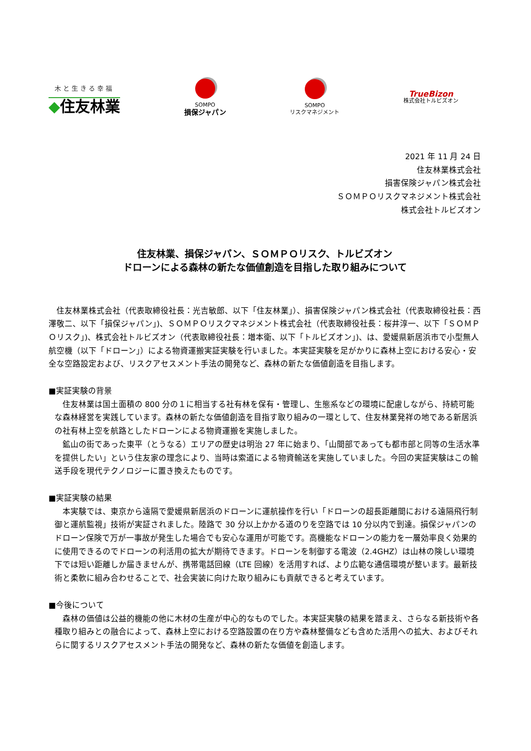木と生きる幸福
◆住友林業
SOMPO
損保ジャパン
SOMPO
リスクマネジメント
TrueBizon
株式会社トルビズオン
2021 年 11 月 24 日
住友林業株式会社
損害保険ジャパン株式会社
ＳＯＭＰＯリスクマネジメント株式会社
株式会社トルビズオン
住友林業、損保ジャパン、ＳＯＭＰＯリスク、トルビズオン
ドローンによる森林の新たな価値創造を目指した取り組みについて
住友林業株式会社（代表取締役社長：光吉敏郎、以下「住友林業」）、損害保険ジャパン株式会社（代表取締役社長：西澤敬二、以下「損保ジャパン」)、ＳＯＭＰＯリスクマネジメント株式会社（代表取締役社長：桜井淳一、以下「ＳＯＭＰＯリスク」)、株式会社トルビズオン（代表取締役社長：増本衛、以下「トルビズオン」)、は、愛媛県新居浜市で小型無人航空機（以下「ドローン」）による物資運搬実証実験を行いました。本実証実験を足がかりに森林上空における安心・安全な空路設定および、リスクアセスメント手法の開発など、森林の新たな価値創造を目指します。
■実証実験の背景
住友林業は国土面積の 800 分の１に相当する社有林を保有・管理し、生態系などの環境に配慮しながら、持続可能な森林経営を実践しています。森林の新たな価値創造を目指す取り組みの一環として、住友林業発祥の地である新居浜の社有林上空を航路としたドローンによる物資運搬を実施しました。
鉱山の街であった東平（とうなる）エリアの歴史は明治 27 年に始まり、「山間部であっても都市部と同等の生活水準を提供したい」という住友家の理念により、当時は索道による物資輸送を実施していました。今回の実証実験はこの輸送手段を現代テクノロジーに置き換えたものです。
■実証実験の結果
本実験では、東京から遠隔で愛媛県新居浜のドローンに運航操作を行い「ドローンの超長距離間における遠隔飛行制御と運航監視」技術が実証されました。陸路で 30 分以上かかる道のりを空路では 10 分以内で到達。損保ジャパンのドローン保険で万が一事故が発生した場合でも安心な運用が可能です。高機能なドローンの能力を一層効率良く効果的に使用できるのでドローンの利活用の拡大が期待できます。ドローンを制御する電波（2.4GHZ）は山林の険しい環境下では短い距離しか届きませんが、携帯電話回線（LTE 回線）を活用すれば、より広範な通信環境が整います。最新技術と柔軟に組み合わせることで、社会実装に向けた取り組みにも貢献できると考えています。
■今後について
森林の価値は公益的機能の他に木材の生産が中心的なものでした。本実証実験の結果を踏まえ、さらなる新技術や各種取り組みとの融合によって、森林上空における空路設置の在り方や森林整備なども含めた活用への拡大、およびそれらに関するリスクアセスメント手法の開発など、森林の新たな価値を創造します。